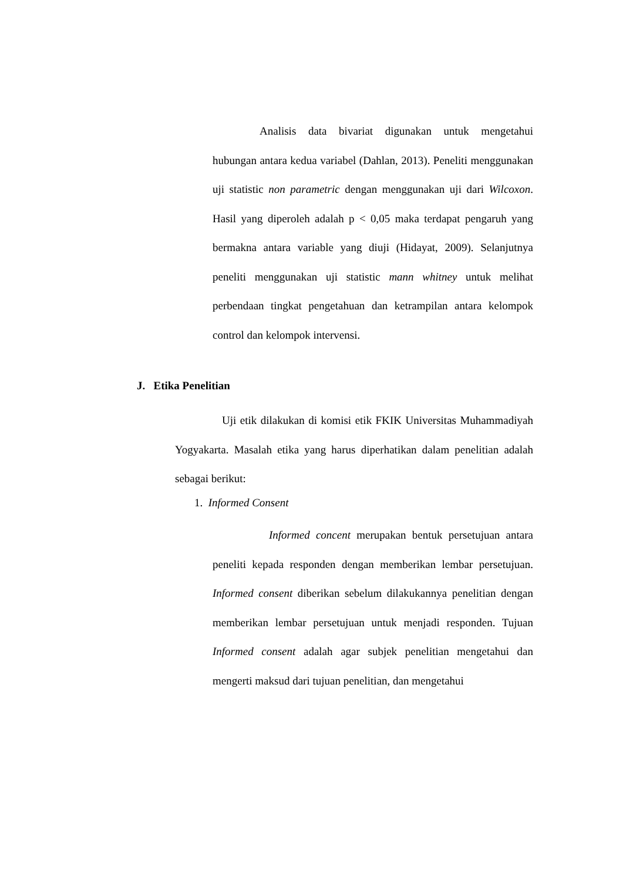Analisis data bivariat digunakan untuk mengetahui hubungan antara kedua variabel (Dahlan, 2013). Peneliti menggunakan uji statistic non parametric dengan menggunakan uji dari Wilcoxon. Hasil yang diperoleh adalah p < 0,05 maka terdapat pengaruh yang bermakna antara variable yang diuji (Hidayat, 2009). Selanjutnya peneliti menggunakan uji statistic mann whitney untuk melihat perbendaan tingkat pengetahuan dan ketrampilan antara kelompok control dan kelompok intervensi.
J. Etika Penelitian
Uji etik dilakukan di komisi etik FKIK Universitas Muhammadiyah Yogyakarta. Masalah etika yang harus diperhatikan dalam penelitian adalah sebagai berikut:
1. Informed Consent
Informed concent merupakan bentuk persetujuan antara peneliti kepada responden dengan memberikan lembar persetujuan. Informed consent diberikan sebelum dilakukannya penelitian dengan memberikan lembar persetujuan untuk menjadi responden. Tujuan Informed consent adalah agar subjek penelitian mengetahui dan mengerti maksud dari tujuan penelitian, dan mengetahui